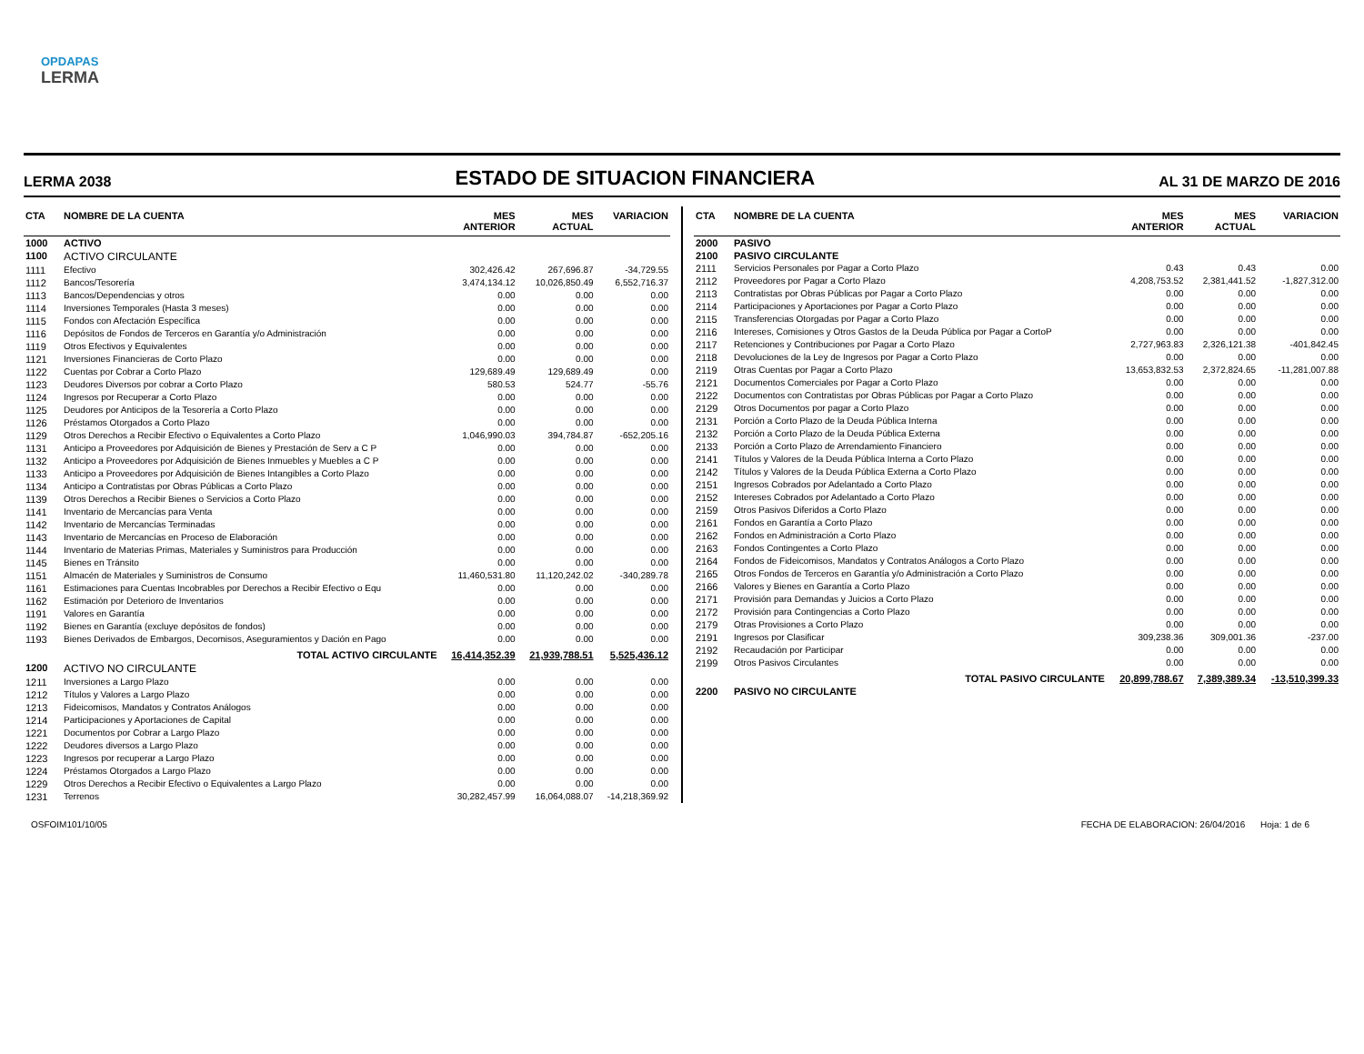OPDAPAS
LERMA
LERMA 2038
ESTADO DE SITUACION FINANCIERA
AL 31 DE MARZO DE 2016
| CTA | NOMBRE DE LA CUENTA | MES ANTERIOR | MES ACTUAL | VARIACION |
| --- | --- | --- | --- | --- |
| 1000 | ACTIVO | | | |
| 1100 | ACTIVO CIRCULANTE | | | |
| 1111 | Efectivo | 302,426.42 | 267,696.87 | -34,729.55 |
| 1112 | Bancos/Tesorería | 3,474,134.12 | 10,026,850.49 | 6,552,716.37 |
| 1113 | Bancos/Dependencias y otros | 0.00 | 0.00 | 0.00 |
| 1114 | Inversiones Temporales (Hasta 3 meses) | 0.00 | 0.00 | 0.00 |
| 1115 | Fondos con Afectación Específica | 0.00 | 0.00 | 0.00 |
| 1116 | Depósitos de Fondos de Terceros en Garantía y/o Administración | 0.00 | 0.00 | 0.00 |
| 1119 | Otros Efectivos y Equivalentes | 0.00 | 0.00 | 0.00 |
| 1121 | Inversiones Financieras de Corto Plazo | 0.00 | 0.00 | 0.00 |
| 1122 | Cuentas por Cobrar a Corto Plazo | 129,689.49 | 129,689.49 | 0.00 |
| 1123 | Deudores Diversos por cobrar a Corto Plazo | 580.53 | 524.77 | -55.76 |
| 1124 | Ingresos por Recuperar a Corto Plazo | 0.00 | 0.00 | 0.00 |
| 1125 | Deudores por Anticipos de la Tesorería a Corto Plazo | 0.00 | 0.00 | 0.00 |
| 1126 | Préstamos Otorgados a Corto Plazo | 0.00 | 0.00 | 0.00 |
| 1129 | Otros Derechos a Recibir Efectivo o Equivalentes a Corto Plazo | 1,046,990.03 | 394,784.87 | -652,205.16 |
| 1131 | Anticipo a Proveedores por Adquisición de Bienes y Prestación de Serv a C P | 0.00 | 0.00 | 0.00 |
| 1132 | Anticipo a Proveedores por Adquisición de Bienes Inmuebles y Muebles a C P | 0.00 | 0.00 | 0.00 |
| 1133 | Anticipo a Proveedores por Adquisición de Bienes Intangibles a Corto Plazo | 0.00 | 0.00 | 0.00 |
| 1134 | Anticipo a Contratistas por Obras Públicas a Corto Plazo | 0.00 | 0.00 | 0.00 |
| 1139 | Otros Derechos a Recibir Bienes o Servicios a Corto Plazo | 0.00 | 0.00 | 0.00 |
| 1141 | Inventario de Mercancías para Venta | 0.00 | 0.00 | 0.00 |
| 1142 | Inventario de Mercancías Terminadas | 0.00 | 0.00 | 0.00 |
| 1143 | Inventario de Mercancías en Proceso de Elaboración | 0.00 | 0.00 | 0.00 |
| 1144 | Inventario de Materias Primas, Materiales y Suministros para Producción | 0.00 | 0.00 | 0.00 |
| 1145 | Bienes en Tránsito | 0.00 | 0.00 | 0.00 |
| 1151 | Almacén de Materiales y Suministros de Consumo | 11,460,531.80 | 11,120,242.02 | -340,289.78 |
| 1161 | Estimaciones para Cuentas Incobrables por Derechos a Recibir Efectivo o Equ | 0.00 | 0.00 | 0.00 |
| 1162 | Estimación por Deterioro de Inventarios | 0.00 | 0.00 | 0.00 |
| 1191 | Valores en Garantía | 0.00 | 0.00 | 0.00 |
| 1192 | Bienes en Garantía (excluye depósitos de fondos) | 0.00 | 0.00 | 0.00 |
| 1193 | Bienes Derivados de Embargos, Decomisos, Aseguramientos y Dación en Pago | 0.00 | 0.00 | 0.00 |
| | TOTAL ACTIVO CIRCULANTE | 16,414,352.39 | 21,939,788.51 | 5,525,436.12 |
| 1200 | ACTIVO NO CIRCULANTE | | | |
| 1211 | Inversiones a Largo Plazo | 0.00 | 0.00 | 0.00 |
| 1212 | Títulos y Valores a Largo Plazo | 0.00 | 0.00 | 0.00 |
| 1213 | Fideicomisos, Mandatos y Contratos Análogos | 0.00 | 0.00 | 0.00 |
| 1214 | Participaciones y Aportaciones de Capital | 0.00 | 0.00 | 0.00 |
| 1221 | Documentos por Cobrar a Largo Plazo | 0.00 | 0.00 | 0.00 |
| 1222 | Deudores diversos a Largo Plazo | 0.00 | 0.00 | 0.00 |
| 1223 | Ingresos por recuperar a Largo Plazo | 0.00 | 0.00 | 0.00 |
| 1224 | Préstamos Otorgados a Largo Plazo | 0.00 | 0.00 | 0.00 |
| 1229 | Otros Derechos a Recibir Efectivo o Equivalentes a Largo Plazo | 0.00 | 0.00 | 0.00 |
| 1231 | Terrenos | 30,282,457.99 | 16,064,088.07 | -14,218,369.92 |
| CTA | NOMBRE DE LA CUENTA | MES ANTERIOR | MES ACTUAL | VARIACION |
| --- | --- | --- | --- | --- |
| 2000 | PASIVO | | | |
| 2100 | PASIVO CIRCULANTE | | | |
| 2111 | Servicios Personales por Pagar a Corto Plazo | 0.43 | 0.43 | 0.00 |
| 2112 | Proveedores por Pagar a Corto Plazo | 4,208,753.52 | 2,381,441.52 | -1,827,312.00 |
| 2113 | Contratistas por Obras Públicas por Pagar a Corto Plazo | 0.00 | 0.00 | 0.00 |
| 2114 | Participaciones y Aportaciones por Pagar a Corto Plazo | 0.00 | 0.00 | 0.00 |
| 2115 | Transferencias Otorgadas por Pagar a Corto Plazo | 0.00 | 0.00 | 0.00 |
| 2116 | Intereses, Comisiones y Otros Gastos de la Deuda Pública por Pagar a CortoP | 0.00 | 0.00 | 0.00 |
| 2117 | Retenciones y Contribuciones por Pagar a Corto Plazo | 2,727,963.83 | 2,326,121.38 | -401,842.45 |
| 2118 | Devoluciones de la Ley de Ingresos por Pagar a Corto Plazo | 0.00 | 0.00 | 0.00 |
| 2119 | Otras Cuentas por Pagar a Corto Plazo | 13,653,832.53 | 2,372,824.65 | -11,281,007.88 |
| 2121 | Documentos Comerciales por Pagar a Corto Plazo | 0.00 | 0.00 | 0.00 |
| 2122 | Documentos con Contratistas por Obras Públicas por Pagar a Corto Plazo | 0.00 | 0.00 | 0.00 |
| 2129 | Otros Documentos por pagar a Corto Plazo | 0.00 | 0.00 | 0.00 |
| 2131 | Porción a Corto Plazo de la Deuda Pública Interna | 0.00 | 0.00 | 0.00 |
| 2132 | Porción a Corto Plazo de la Deuda Pública Externa | 0.00 | 0.00 | 0.00 |
| 2133 | Porción a Corto Plazo de Arrendamiento Financiero | 0.00 | 0.00 | 0.00 |
| 2141 | Títulos y Valores de la Deuda Pública Interna a Corto Plazo | 0.00 | 0.00 | 0.00 |
| 2142 | Títulos y Valores de la Deuda Pública Externa a Corto Plazo | 0.00 | 0.00 | 0.00 |
| 2151 | Ingresos Cobrados por Adelantado a Corto Plazo | 0.00 | 0.00 | 0.00 |
| 2152 | Intereses Cobrados por Adelantado a Corto Plazo | 0.00 | 0.00 | 0.00 |
| 2159 | Otros Pasivos Diferidos a Corto Plazo | 0.00 | 0.00 | 0.00 |
| 2161 | Fondos en Garantía a Corto Plazo | 0.00 | 0.00 | 0.00 |
| 2162 | Fondos en Administración a Corto Plazo | 0.00 | 0.00 | 0.00 |
| 2163 | Fondos Contingentes a Corto Plazo | 0.00 | 0.00 | 0.00 |
| 2164 | Fondos de Fideicomisos, Mandatos y Contratos Análogos a Corto Plazo | 0.00 | 0.00 | 0.00 |
| 2165 | Otros Fondos de Terceros en Garantía y/o Administración a Corto Plazo | 0.00 | 0.00 | 0.00 |
| 2166 | Valores y Bienes en Garantía a Corto Plazo | 0.00 | 0.00 | 0.00 |
| 2171 | Provisión para Demandas y Juicios a Corto Plazo | 0.00 | 0.00 | 0.00 |
| 2172 | Provisión para Contingencias a Corto Plazo | 0.00 | 0.00 | 0.00 |
| 2179 | Otras Provisiones a Corto Plazo | 0.00 | 0.00 | 0.00 |
| 2191 | Ingresos por Clasificar | 309,238.36 | 309,001.36 | -237.00 |
| 2192 | Recaudación por Participar | 0.00 | 0.00 | 0.00 |
| 2199 | Otros Pasivos Circulantes | 0.00 | 0.00 | 0.00 |
| | TOTAL PASIVO CIRCULANTE | 20,899,788.67 | 7,389,389.34 | -13,510,399.33 |
| 2200 | PASIVO NO CIRCULANTE | | | |
OSFOIM101/10/05 FECHA DE ELABORACION: 26/04/2016 Hoja: 1 de 6